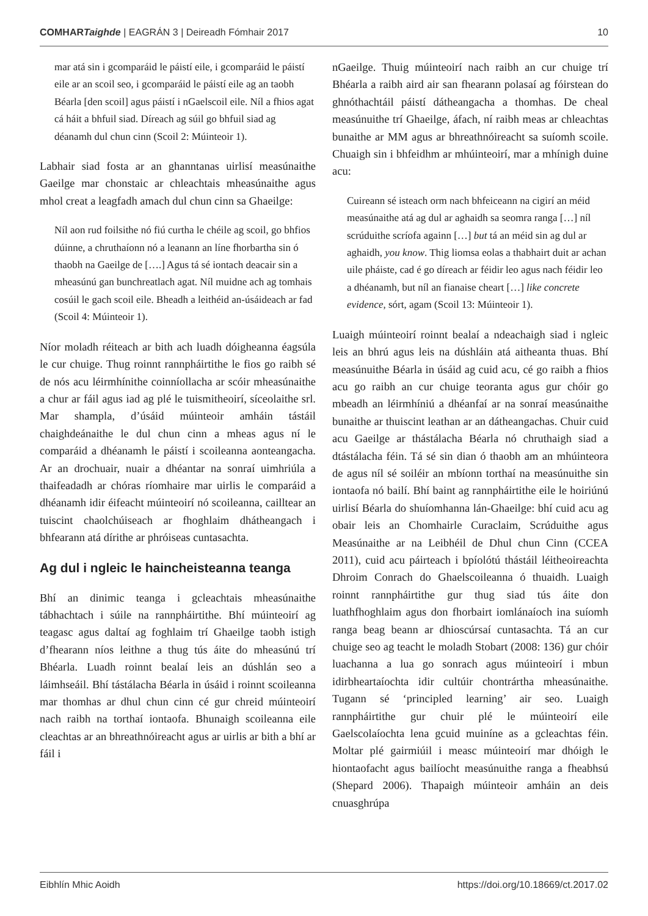COMHARTaighde | EAGRÁN 3 | Deireadh Fómhair 2017 10
mar atá sin i gcomparáid le páistí eile, i gcomparáid le páistí eile ar an scoil seo, i gcomparáid le páistí eile ag an taobh Béarla [den scoil] agus páistí i nGaelscoil eile. Níl a fhios agat cá háit a bhfuil siad. Díreach ag súil go bhfuil siad ag déanamh dul chun cinn (Scoil 2: Múinteoir 1).
Labhair siad fosta ar an ghanntanas uirlisí measúnaithe Gaeilge mar chonstaic ar chleachtais mheasúnaithe agus mhol creat a leagfadh amach dul chun cinn sa Ghaeilge:
Níl aon rud foilsithe nó fiú curtha le chéile ag scoil, go bhfios dúinne, a chruthaíonn nó a leanann an líne fhorbartha sin ó thaobh na Gaeilge de [….] Agus tá sé iontach deacair sin a mheasúnú gan bunchreatlach agat. Níl muidne ach ag tomhais cosúil le gach scoil eile. Bheadh a leithéid an-úsáideach ar fad (Scoil 4: Múinteoir 1).
Níor moladh réiteach ar bith ach luadh dóigheanna éagsúla le cur chuige. Thug roinnt rannpháirtithe le fios go raibh sé de nós acu léirmhínithe coinníollacha ar scóir mheasúnaithe a chur ar fáil agus iad ag plé le tuismitheoirí, síceolaithe srl. Mar shampla, d’úsáid múinteoir amháin tástáil chaighdeánaithe le dul chun cinn a mheas agus ní le comparáid a dhéanamh le páistí i scoileanna aonteangacha. Ar an drochuair, nuair a dhéantar na sonraí uimhriúla a thaifeadadh ar chóras ríomhaire mar uirlis le comparáid a dhéanamh idir éifeacht múinteoirí nó scoileanna, cailltear an tuiscint chaolchúiseach ar fhoghlaim dhátheangach i bhfearann atá dírithe ar phróiseas cuntasachta.
Ag dul i ngleic le haincheisteanna teanga
Bhí an dinimic teanga i gcleachtais mheasúnaithe tábhachtach i súile na rannpháirtithe. Bhí múinteoirí ag teagasc agus daltaí ag foghlaim trí Ghaeilge taobh istigh d’fhearann níos leithne a thug tús áite do mheasúnú trí Bhéarla. Luadh roinnt bealaí leis an dúshlán seo a láimhseáil. Bhí tástálacha Béarla in úsáid i roinnt scoileanna mar thomhas ar dhul chun cinn cé gur chreid múinteoirí nach raibh na torthaí iontaofa. Bhunaigh scoileanna eile cleachtas ar an bhreathnóireacht agus ar uirlis ar bith a bhí ar fáil i
nGaeilge. Thuig múinteoirí nach raibh an cur chuige trí Bhéarla a raibh aird air san fhearann polasaí ag fóirstean do ghnóthachtáil páistí dátheangacha a thomhas. De cheal measúnuithe trí Ghaeilge, áfach, ní raibh meas ar chleachtas bunaithe ar MM agus ar bhreathnóireacht sa suíomh scoile. Chuaigh sin i bhfeidhm ar mhúinteoirí, mar a mhínigh duine acu:
Cuireann sé isteach orm nach bhfeiceann na cigirí an méid measúnaithe atá ag dul ar aghaidh sa seomra ranga […] níl scrúduithe scríofa againn […] but tá an méid sin ag dul ar aghaidh, you know. Thig liomsa eolas a thabhairt duit ar achan uile pháiste, cad é go díreach ar féidir leo agus nach féidir leo a dhéanamh, but níl an fianaise cheart […] like concrete evidence, sórt, agam (Scoil 13: Múinteoir 1).
Luaigh múinteoirí roinnt bealaí a ndeachaigh siad i ngleic leis an bhrú agus leis na dúshláin atá aitheanta thuas. Bhí measúnuithe Béarla in úsáid ag cuid acu, cé go raibh a fhios acu go raibh an cur chuige teoranta agus gur chóir go mbeadh an léirmhíniú a dhéanfaí ar na sonraí measúnaithe bunaithe ar thuiscint leathan ar an dátheangachas. Chuir cuid acu Gaeilge ar thástálacha Béarla nó chruthaigh siad a dtástálacha féin. Tá sé sin dian ó thaobh am an mhúinteora de agus níl sé soiléir an mbíonn torthaí na measúnuithe sin iontaofa nó bailí. Bhí baint ag rannpháirtithe eile le hoiriúnú uirlisí Béarla do shuíomhanna lán-Ghaeilge: bhí cuid acu ag obair leis an Chomhairle Curaclaim, Scrúduithe agus Measúnaithe ar na Leibhéil de Dhul chun Cinn (CCEA 2011), cuid acu páirteach i bpíolótú thástáil léitheoireachta Dhroim Conrach do Ghaelscoileanna ó thuaidh. Luaigh roinnt rannpháirtithe gur thug siad tús áite don luathfhoghlaim agus don fhorbairt iomlánaíoch ina suíomh ranga beag beann ar dhioscúrsaí cuntasachta. Tá an cur chuige seo ag teacht le moladh Stobart (2008: 136) gur chóir luachanna a lua go sonrach agus múinteoirí i mbun idirbheartaíochta idir cultúir chontrártha mheasúnaithe. Tugann sé ‘principled learning’ air seo. Luaigh rannpháirtithe gur chuir plé le múinteoirí eile Gaelscolaíochta lena gcuid muiníne as a gcleachtas féin. Moltar plé gairmiúil i measc múinteoirí mar dhóigh le hiontaofacht agus bailíocht measúnuithe ranga a fheabhsú (Shepard 2006). Thapaigh múinteoir amháin an deis cnuasghrúpa
Eibhlín Mhic Aoidh https://doi.org/10.18669/ct.2017.02